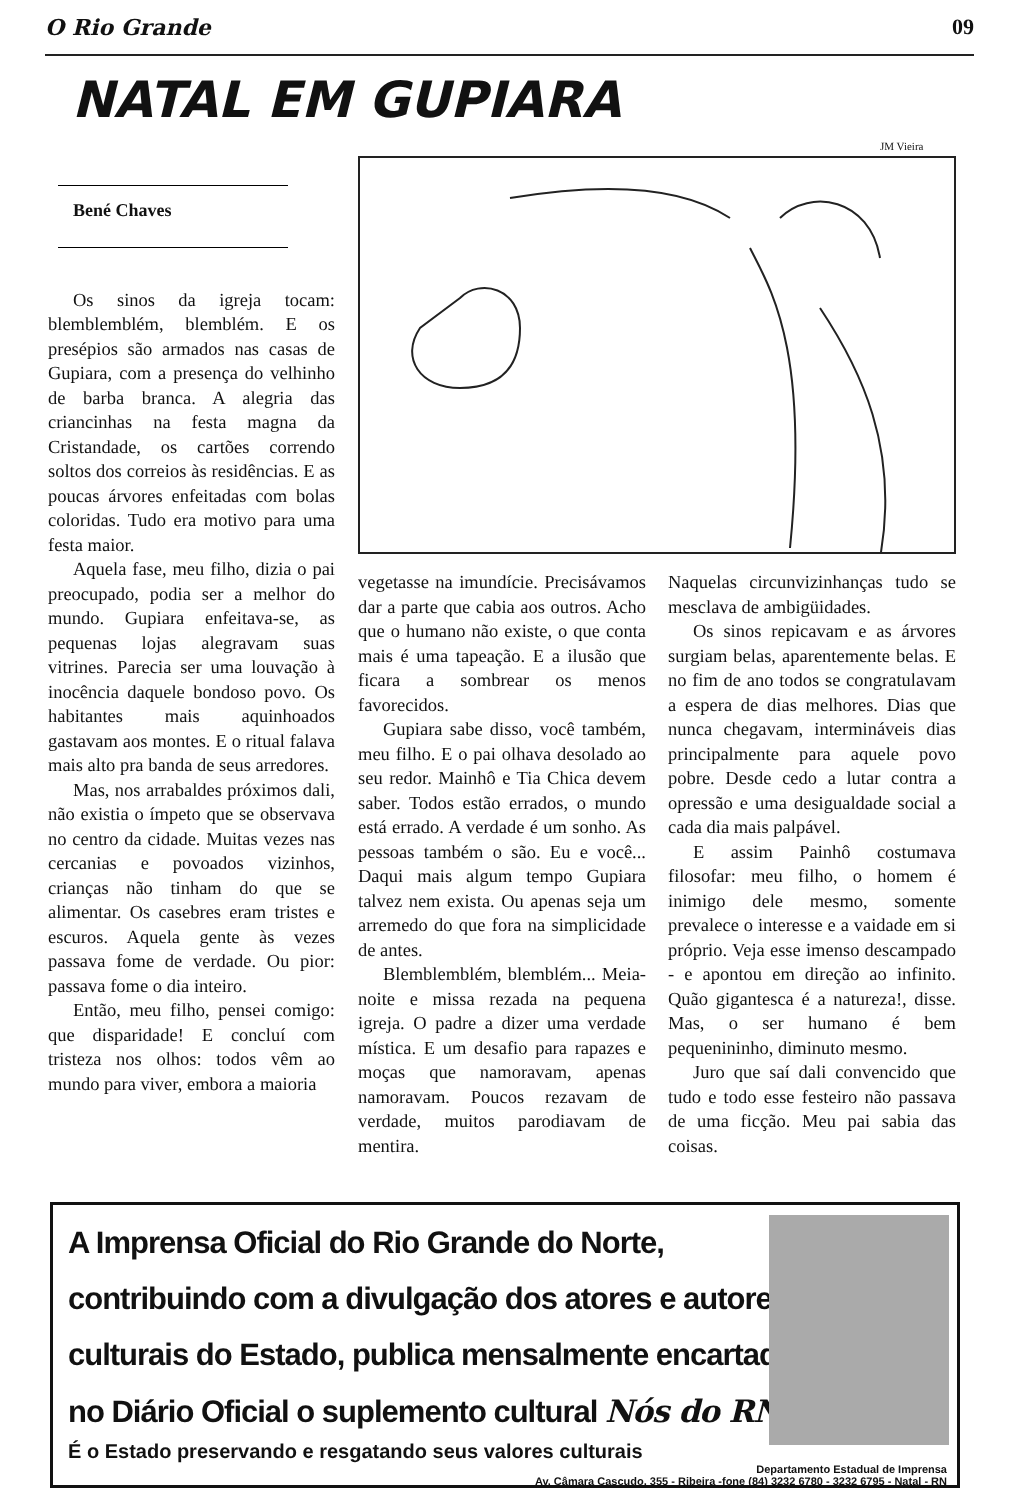O Rio Grande 09
NATAL EM GUPIARA
JM Vieira
Bené Chaves
Os sinos da igreja tocam: blemblemblém, blemblém. E os presépios são armados nas casas de Gupiara, com a presença do velhinho de barba branca. A alegria das criancinhas na festa magna da Cristandade, os cartões correndo soltos dos correios às residências. E as poucas árvores enfeitadas com bolas coloridas. Tudo era motivo para uma festa maior.
Aquela fase, meu filho, dizia o pai preocupado, podia ser a melhor do mundo. Gupiara enfeitava-se, as pequenas lojas alegravam suas vitrines. Parecia ser uma louvação à inocência daquele bondoso povo. Os habitantes mais aquinhoados gastavam aos montes. E o ritual falava mais alto pra banda de seus arredores.
Mas, nos arrabaldes próximos dali, não existia o ímpeto que se observava no centro da cidade. Muitas vezes nas cercanias e povoados vizinhos, crianças não tinham do que se alimentar. Os casebres eram tristes e escuros. Aquela gente às vezes passava fome de verdade. Ou pior: passava fome o dia inteiro.
Então, meu filho, pensei comigo: que disparidade! E concluí com tristeza nos olhos: todos vêm ao mundo para viver, embora a maioria
vegetasse na imundície. Precisávamos dar a parte que cabia aos outros. Acho que o humano não existe, o que conta mais é uma tapeação. E a ilusão que ficara a sombrear os menos favorecidos.
Gupiara sabe disso, você também, meu filho. E o pai olhava desolado ao seu redor. Mainhô e Tia Chica devem saber. Todos estão errados, o mundo está errado. A verdade é um sonho. As pessoas também o são. Eu e você... Daqui mais algum tempo Gupiara talvez nem exista. Ou apenas seja um arremedo do que fora na simplicidade de antes.
Blemblemblém, blemblém... Meia-noite e missa rezada na pequena igreja. O padre a dizer uma verdade mística. E um desafio para rapazes e moças que namoravam, apenas namoravam. Poucos rezavam de verdade, muitos parodiavam de mentira.
Naquelas circunvizinhanças tudo se mesclava de ambigüidades.
Os sinos repicavam e as árvores surgiam belas, aparentemente belas. E no fim de ano todos se congratulavam a espera de dias melhores. Dias que nunca chegavam, intermináveis dias principalmente para aquele povo pobre. Desde cedo a lutar contra a opressão e uma desigualdade social a cada dia mais palpável.
E assim Painhô costumava filosofar: meu filho, o homem é inimigo dele mesmo, somente prevalece o interesse e a vaidade em si próprio. Veja esse imenso descampado - e apontou em direção ao infinito. Quão gigantesca é a natureza!, disse. Mas, o ser humano é bem pequenininho, diminuto mesmo.
Juro que saí dali convencido que tudo e todo esse festeiro não passava de uma ficção. Meu pai sabia das coisas.
A Imprensa Oficial do Rio Grande do Norte, contribuindo com a divulgação dos atores e autores culturais do Estado, publica mensalmente encartado no Diário Oficial o suplemento cultural Nós do RN.
É o Estado preservando e resgatando seus valores culturais
Departamento Estadual de Imprensa
Av. Câmara Cascudo, 355 - Ribeira -fone (84) 3232 6780 - 3232 6795 - Natal - RN